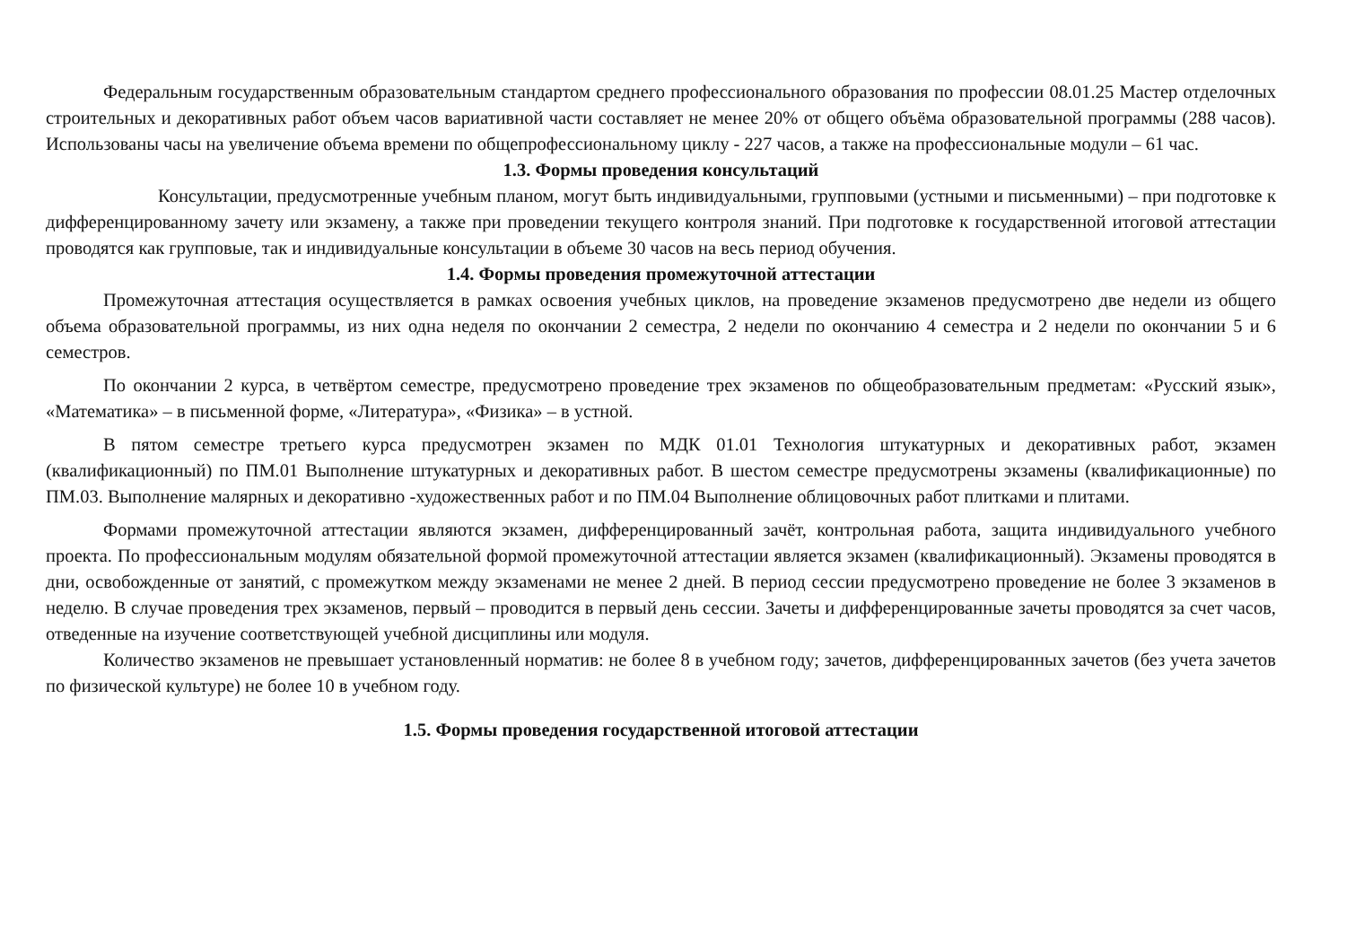Федеральным государственным образовательным стандартом среднего профессионального образования по профессии 08.01.25 Мастер отделочных строительных и декоративных работ объем часов вариативной части составляет не менее 20% от общего объёма образовательной программы (288 часов). Использованы часы на увеличение объема времени по общепрофессиональному циклу - 227 часов, а также на профессиональные модули – 61 час.
1.3. Формы проведения консультаций
Консультации, предусмотренные учебным планом, могут быть индивидуальными, групповыми (устными и письменными) – при подготовке к дифференцированному зачету или экзамену, а также при проведении текущего контроля знаний. При подготовке к государственной итоговой аттестации проводятся как групповые, так и индивидуальные консультации в объеме 30 часов на весь период обучения.
1.4. Формы проведения промежуточной аттестации
Промежуточная аттестация осуществляется в рамках освоения учебных циклов, на проведение экзаменов предусмотрено две недели из общего объема образовательной программы, из них одна неделя по окончании 2 семестра, 2 недели по окончанию 4 семестра и 2 недели по окончании 5 и 6 семестров.
По окончании 2 курса, в четвёртом семестре, предусмотрено проведение трех экзаменов по общеобразовательным предметам: «Русский язык», «Математика» – в письменной форме, «Литература», «Физика» – в устной.
В пятом семестре третьего курса предусмотрен экзамен по МДК 01.01 Технология штукатурных и декоративных работ, экзамен (квалификационный) по ПМ.01 Выполнение штукатурных и декоративных работ. В шестом семестре предусмотрены экзамены (квалификационные) по ПМ.03. Выполнение малярных и декоративно -художественных работ и по ПМ.04 Выполнение облицовочных работ плитками и плитами.
Формами промежуточной аттестации являются экзамен, дифференцированный зачёт, контрольная работа, защита индивидуального учебного проекта. По профессиональным модулям обязательной формой промежуточной аттестации является экзамен (квалификационный). Экзамены проводятся в дни, освобожденные от занятий, с промежутком между экзаменами не менее 2 дней. В период сессии предусмотрено проведение не более 3 экзаменов в неделю. В случае проведения трех экзаменов, первый – проводится в первый день сессии. Зачеты и дифференцированные зачеты проводятся за счет часов, отведенные на изучение соответствующей учебной дисциплины или модуля.
Количество экзаменов не превышает установленный норматив: не более 8 в учебном году; зачетов, дифференцированных зачетов (без учета зачетов по физической культуре) не более 10 в учебном году.
1.5. Формы проведения государственной итоговой аттестации